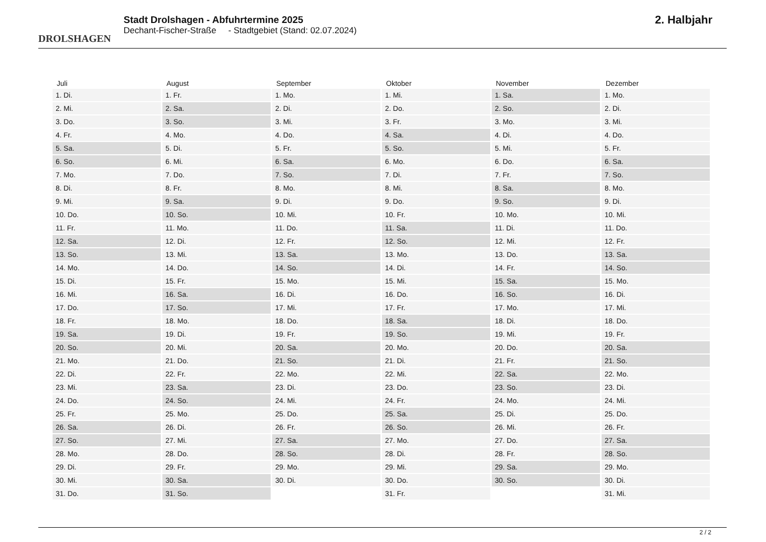DROLSHAGEN
Stadt Drolshagen - Abfuhrtermine 2025
Dechant-Fischer-Straße - Stadtgebiet (Stand: 02.07.2024)
2. Halbjahr
| Juli | August | September | Oktober | November | Dezember |
| --- | --- | --- | --- | --- | --- |
| 1. Di. | 1. Fr. | 1. Mo. | 1. Mi. | 1. Sa. | 1. Mo. |
| 2. Mi. | 2. Sa. | 2. Di. | 2. Do. | 2. So. | 2. Di. |
| 3. Do. | 3. So. | 3. Mi. | 3. Fr. | 3. Mo. | 3. Mi. |
| 4. Fr. | 4. Mo. | 4. Do. | 4. Sa. | 4. Di. | 4. Do. |
| 5. Sa. | 5. Di. | 5. Fr. | 5. So. | 5. Mi. | 5. Fr. |
| 6. So. | 6. Mi. | 6. Sa. | 6. Mo. | 6. Do. | 6. Sa. |
| 7. Mo. | 7. Do. | 7. So. | 7. Di. | 7. Fr. | 7. So. |
| 8. Di. | 8. Fr. | 8. Mo. | 8. Mi. | 8. Sa. | 8. Mo. |
| 9. Mi. | 9. Sa. | 9. Di. | 9. Do. | 9. So. | 9. Di. |
| 10. Do. | 10. So. | 10. Mi. | 10. Fr. | 10. Mo. | 10. Mi. |
| 11. Fr. | 11. Mo. | 11. Do. | 11. Sa. | 11. Di. | 11. Do. |
| 12. Sa. | 12. Di. | 12. Fr. | 12. So. | 12. Mi. | 12. Fr. |
| 13. So. | 13. Mi. | 13. Sa. | 13. Mo. | 13. Do. | 13. Sa. |
| 14. Mo. | 14. Do. | 14. So. | 14. Di. | 14. Fr. | 14. So. |
| 15. Di. | 15. Fr. | 15. Mo. | 15. Mi. | 15. Sa. | 15. Mo. |
| 16. Mi. | 16. Sa. | 16. Di. | 16. Do. | 16. So. | 16. Di. |
| 17. Do. | 17. So. | 17. Mi. | 17. Fr. | 17. Mo. | 17. Mi. |
| 18. Fr. | 18. Mo. | 18. Do. | 18. Sa. | 18. Di. | 18. Do. |
| 19. Sa. | 19. Di. | 19. Fr. | 19. So. | 19. Mi. | 19. Fr. |
| 20. So. | 20. Mi. | 20. Sa. | 20. Mo. | 20. Do. | 20. Sa. |
| 21. Mo. | 21. Do. | 21. So. | 21. Di. | 21. Fr. | 21. So. |
| 22. Di. | 22. Fr. | 22. Mo. | 22. Mi. | 22. Sa. | 22. Mo. |
| 23. Mi. | 23. Sa. | 23. Di. | 23. Do. | 23. So. | 23. Di. |
| 24. Do. | 24. So. | 24. Mi. | 24. Fr. | 24. Mo. | 24. Mi. |
| 25. Fr. | 25. Mo. | 25. Do. | 25. Sa. | 25. Di. | 25. Do. |
| 26. Sa. | 26. Di. | 26. Fr. | 26. So. | 26. Mi. | 26. Fr. |
| 27. So. | 27. Mi. | 27. Sa. | 27. Mo. | 27. Do. | 27. Sa. |
| 28. Mo. | 28. Do. | 28. So. | 28. Di. | 28. Fr. | 28. So. |
| 29. Di. | 29. Fr. | 29. Mo. | 29. Mi. | 29. Sa. | 29. Mo. |
| 30. Mi. | 30. Sa. | 30. Di. | 30. Do. | 30. So. | 30. Di. |
| 31. Do. | 31. So. | | 31. Fr. | | 31. Mi. |
2 / 2